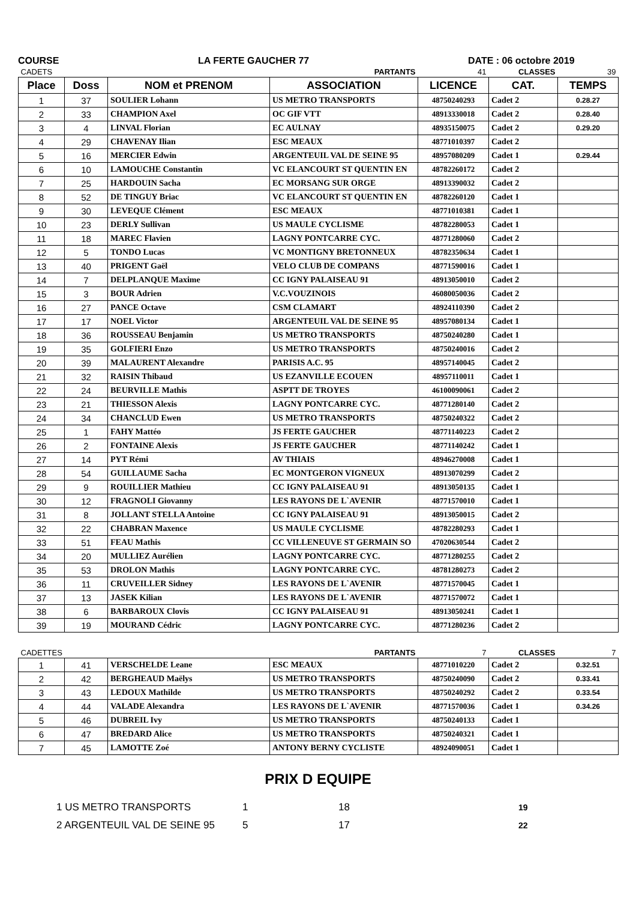COURSE LA FERTE GAUCHER 77 DATE : 06 octobre 2019
| CADETS | | | PARTANTS | 41 | CLASSES | 39 |
| Place | Doss | NOM et PRENOM | ASSOCIATION | LICENCE | CAT. | TEMPS |
| 1 | 37 | SOULIER Lohann | US METRO TRANSPORTS | 48750240293 | Cadet 2 | 0.28.27 |
| 2 | 33 | CHAMPION Axel | OC GIF VTT | 48913330018 | Cadet 2 | 0.28.40 |
| 3 | 4 | LINVAL Florian | EC AULNAY | 48935150075 | Cadet 2 | 0.29.20 |
| 4 | 29 | CHAVENAY Ilian | ESC MEAUX | 48771010397 | Cadet 2 | |
| 5 | 16 | MERCIER Edwin | ARGENTEUIL VAL DE SEINE 95 | 48957080209 | Cadet 1 | 0.29.44 |
| 6 | 10 | LAMOUCHE Constantin | VC ELANCOURT ST QUENTIN EN | 48782260172 | Cadet 2 | |
| 7 | 25 | HARDOUIN Sacha | EC MORSANG SUR ORGE | 48913390032 | Cadet 2 | |
| 8 | 52 | DE TINGUY Briac | VC ELANCOURT ST QUENTIN EN | 48782260120 | Cadet 1 | |
| 9 | 30 | LEVEQUE Clément | ESC MEAUX | 48771010381 | Cadet 1 | |
| 10 | 23 | DERLY Sullivan | US MAULE CYCLISME | 48782280053 | Cadet 1 | |
| 11 | 18 | MAREC Flavien | LAGNY PONTCARRE CYC. | 48771280060 | Cadet 2 | |
| 12 | 5 | TONDO Lucas | VC MONTIGNY BRETONNEUX | 48782350634 | Cadet 1 | |
| 13 | 40 | PRIGENT Gaël | VELO CLUB DE COMPANS | 48771590016 | Cadet 1 | |
| 14 | 7 | DELPLANQUE Maxime | CC IGNY PALAISEAU 91 | 48913050010 | Cadet 2 | |
| 15 | 3 | BOUR Adrien | V.C.VOUZINOIS | 46080050036 | Cadet 2 | |
| 16 | 27 | PANCE Octave | CSM CLAMART | 48924110390 | Cadet 2 | |
| 17 | 17 | NOEL Victor | ARGENTEUIL VAL DE SEINE 95 | 48957080134 | Cadet 1 | |
| 18 | 36 | ROUSSEAU Benjamin | US METRO TRANSPORTS | 48750240280 | Cadet 1 | |
| 19 | 35 | GOLFIERI Enzo | US METRO TRANSPORTS | 48750240016 | Cadet 2 | |
| 20 | 39 | MALAURENT Alexandre | PARISIS A.C. 95 | 48957140045 | Cadet 2 | |
| 21 | 32 | RAISIN Thibaud | US EZANVILLE ECOUEN | 48957110011 | Cadet 1 | |
| 22 | 24 | BEURVILLE Mathis | ASPTT DE TROYES | 46100090061 | Cadet 2 | |
| 23 | 21 | THIESSON Alexis | LAGNY PONTCARRE CYC. | 48771280140 | Cadet 2 | |
| 24 | 34 | CHANCLUD Ewen | US METRO TRANSPORTS | 48750240322 | Cadet 2 | |
| 25 | 1 | FAHY Mattéo | JS FERTE GAUCHER | 48771140223 | Cadet 2 | |
| 26 | 2 | FONTAINE Alexis | JS FERTE GAUCHER | 48771140242 | Cadet 1 | |
| 27 | 14 | PYT Rémi | AV THIAIS | 48946270008 | Cadet 1 | |
| 28 | 54 | GUILLAUME Sacha | EC MONTGERON VIGNEUX | 48913070299 | Cadet 2 | |
| 29 | 9 | ROUILLIER Mathieu | CC IGNY PALAISEAU 91 | 48913050135 | Cadet 1 | |
| 30 | 12 | FRAGNOLI Giovanny | LES RAYONS DE L`AVENIR | 48771570010 | Cadet 1 | |
| 31 | 8 | JOLLANT STELLA Antoine | CC IGNY PALAISEAU 91 | 48913050015 | Cadet 2 | |
| 32 | 22 | CHABRAN Maxence | US MAULE CYCLISME | 48782280293 | Cadet 1 | |
| 33 | 51 | FEAU Mathis | CC VILLENEUVE ST GERMAIN SO | 47020630544 | Cadet 2 | |
| 34 | 20 | MULLIEZ Aurélien | LAGNY PONTCARRE CYC. | 48771280255 | Cadet 2 | |
| 35 | 53 | DROLON Mathis | LAGNY PONTCARRE CYC. | 48781280273 | Cadet 2 | |
| 36 | 11 | CRUVEILLER Sidney | LES RAYONS DE L`AVENIR | 48771570045 | Cadet 1 | |
| 37 | 13 | JASEK Kilian | LES RAYONS DE L`AVENIR | 48771570072 | Cadet 1 | |
| 38 | 6 | BARBAROUX Clovis | CC IGNY PALAISEAU 91 | 48913050241 | Cadet 1 | |
| 39 | 19 | MOURAND Cédric | LAGNY PONTCARRE CYC. | 48771280236 | Cadet 2 | |
| CADETTES | | | PARTANTS | 7 | CLASSES | 7 |
| 1 | 41 | VERSCHELDE Leane | ESC MEAUX | 48771010220 | Cadet 2 | 0.32.51 |
| 2 | 42 | BERGHEAUD Maëlys | US METRO TRANSPORTS | 48750240090 | Cadet 2 | 0.33.41 |
| 3 | 43 | LEDOUX Mathilde | US METRO TRANSPORTS | 48750240292 | Cadet 2 | 0.33.54 |
| 4 | 44 | VALADE Alexandra | LES RAYONS DE L`AVENIR | 48771570036 | Cadet 1 | 0.34.26 |
| 5 | 46 | DUBREIL Ivy | US METRO TRANSPORTS | 48750240133 | Cadet 1 | |
| 6 | 47 | BREDARD Alice | US METRO TRANSPORTS | 48750240321 | Cadet 1 | |
| 7 | 45 | LAMOTTE Zoé | ANTONY BERNY CYCLISTE | 48924090051 | Cadet 1 | |
PRIX D EQUIPE
| 1 US METRO TRANSPORTS | 1 | 18 | 19 |
| 2 ARGENTEUIL VAL DE SEINE 95 | 5 | 17 | 22 |